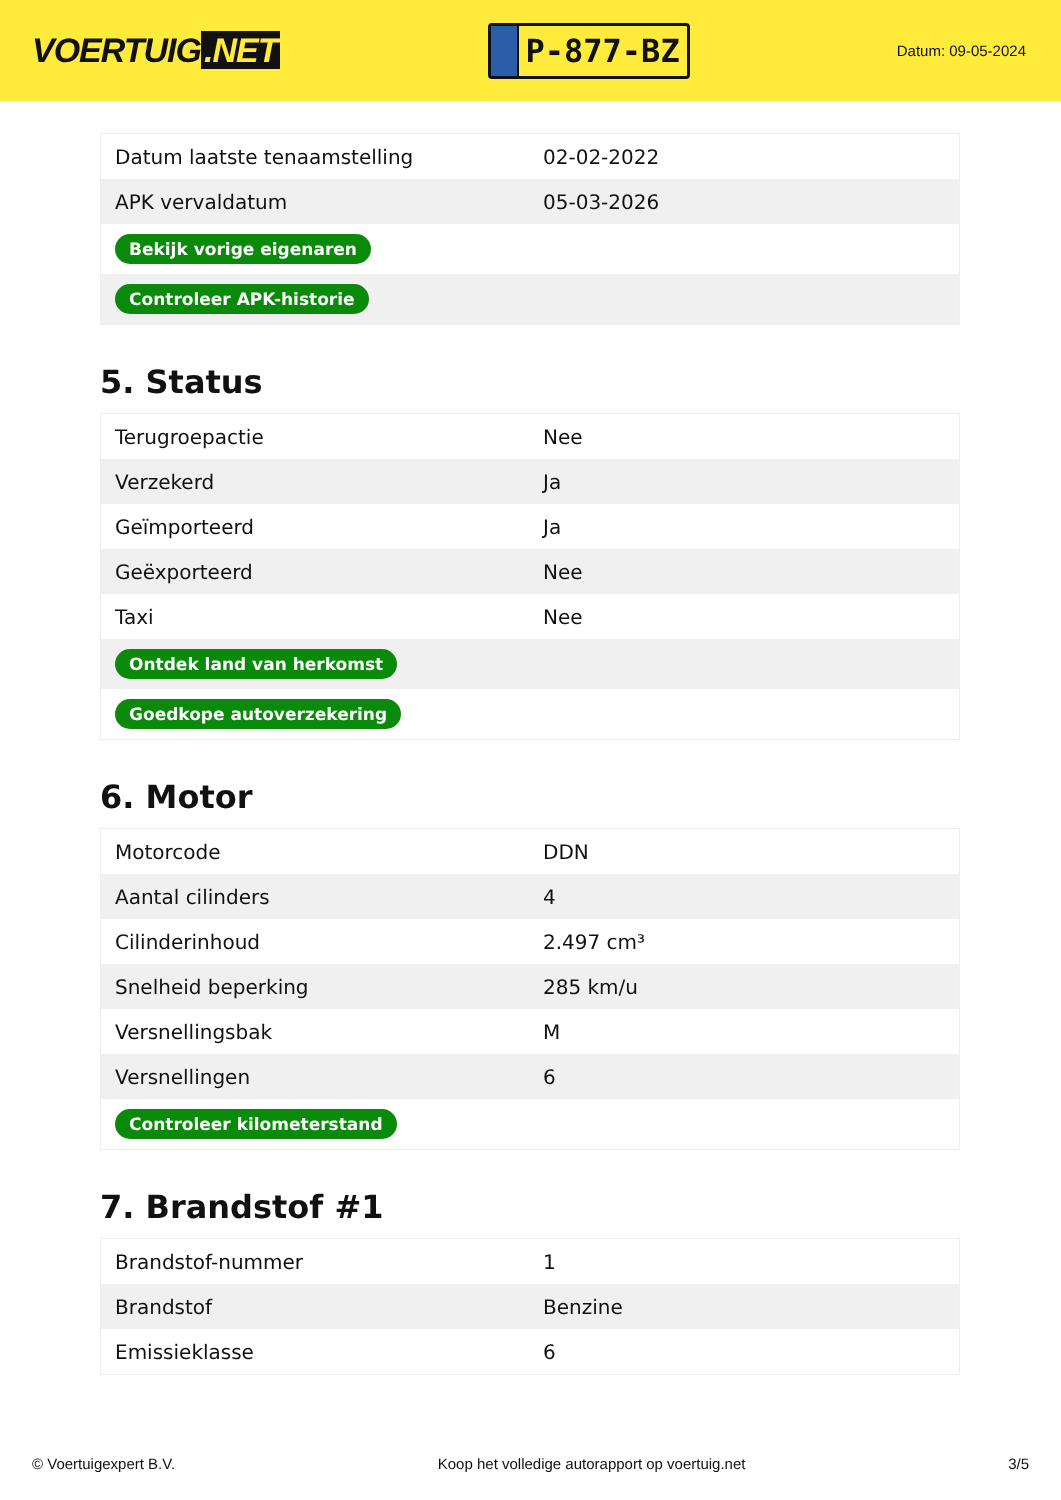VOERTUIG.NET
P-877-BZ
Datum: 09-05-2024
| Datum laatste tenaamstelling | 02-02-2022 |
| APK vervaldatum | 05-03-2026 |
| Bekijk vorige eigenaren | |
| Controleer APK-historie | |
5. Status
| Terugroepactie | Nee |
| Verzekerd | Ja |
| Geïmporteerd | Ja |
| Geëxporteerd | Nee |
| Taxi | Nee |
| Ontdek land van herkomst | |
| Goedkope autoverzekering | |
6. Motor
| Motorcode | DDN |
| Aantal cilinders | 4 |
| Cilinderinhoud | 2.497 cm³ |
| Snelheid beperking | 285 km/u |
| Versnellingsbak | M |
| Versnellingen | 6 |
| Controleer kilometerstand | |
7. Brandstof #1
| Brandstof-nummer | 1 |
| Brandstof | Benzine |
| Emissieklasse | 6 |
© Voertuigexpert B.V. Koop het volledige autorapport op voertuig.net 3/5